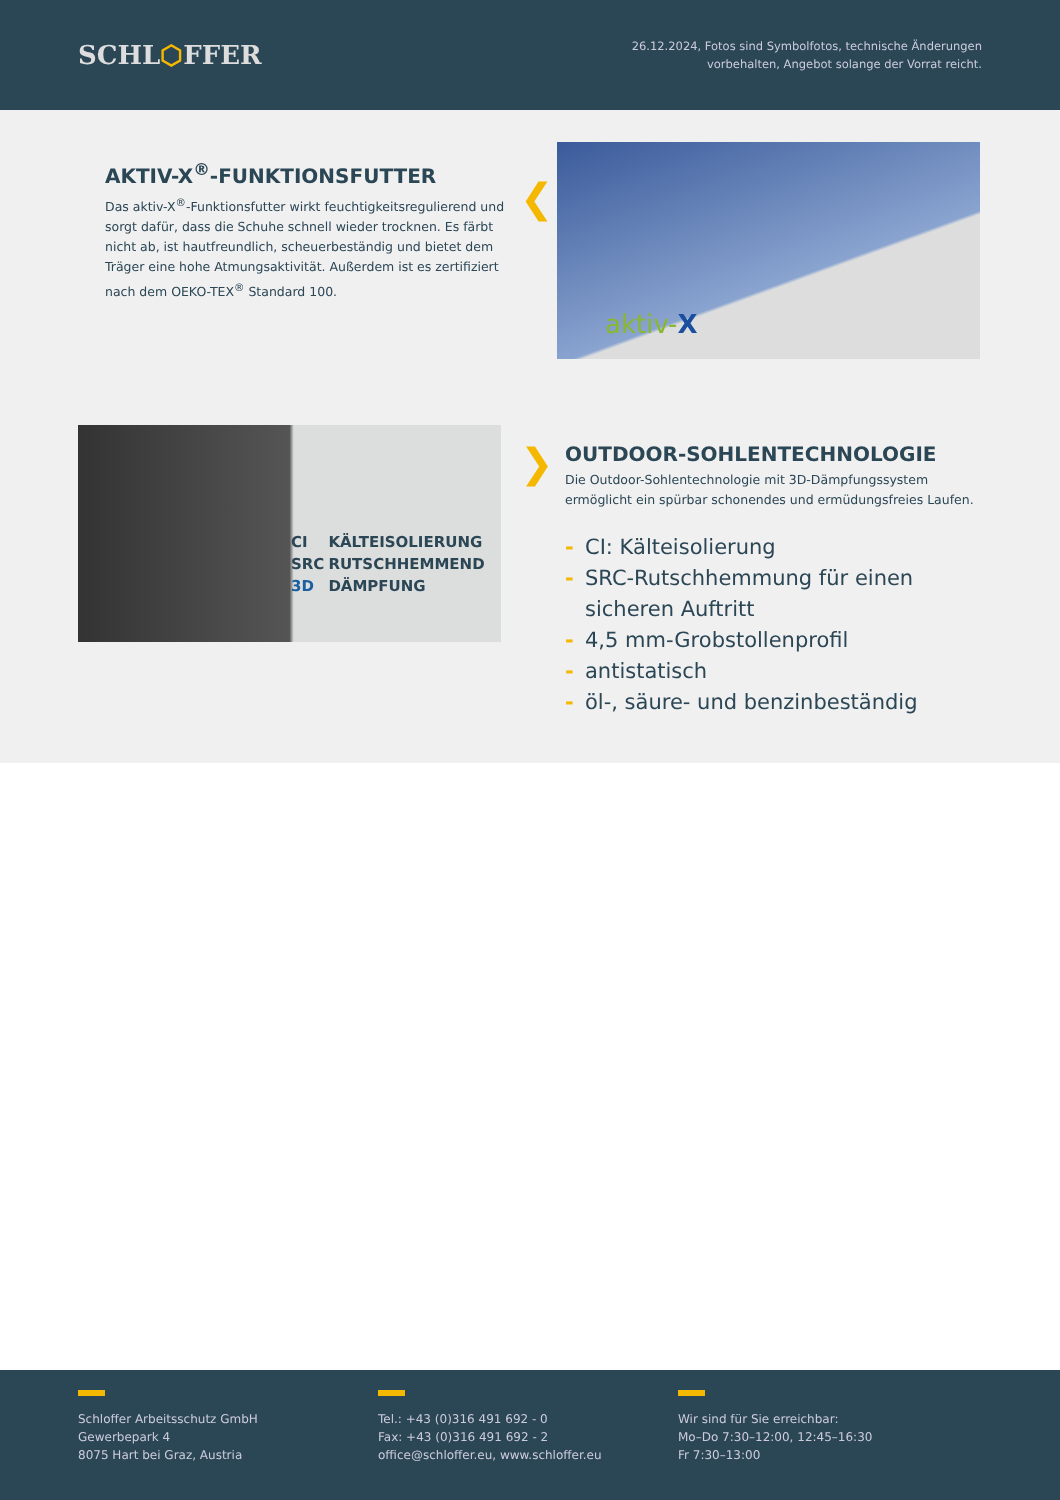SCHL⬡FFER
26.12.2024, Fotos sind Symbolfotos, technische Änderungen
vorbehalten, Angebot solange der Vorrat reicht.
AKTIV-X<sup>®</sup>-FUNKTIONSFUTTER
Das aktiv-X<sup>®</sup>-Funktionsfutter wirkt feuchtigkeitsregulierend und sorgt dafür, dass die Schuhe schnell wieder trocknen. Es färbt nicht ab, ist hautfreundlich, scheuerbeständig und bietet dem Träger eine hohe Atmungsaktivität. Außerdem ist es zertifiziert nach dem OEKO-TEX<sup>®</sup> Standard 100.
❮
aktiv-X
| CI | KÄLTEISOLIERUNG |
| SRC | RUTSCHHEMMEND |
| 3D | DÄMPFUNG |
❯
OUTDOOR-SOHLENTECHNOLOGIE
Die Outdoor-Sohlentechnologie mit 3D-Dämpfungssystem ermöglicht ein spürbar schonendes und ermüdungsfreies Laufen.
- CI: Kälteisolierung
- SRC-Rutschhemmung für einen sicheren Auftritt
- 4,5 mm-Grobstollenprofil
- antistatisch
- öl-, säure- und benzinbeständig
Schloffer Arbeitsschutz GmbH
Gewerbepark 4
8075 Hart bei Graz, Austria
Tel.: +43 (0)316 491 692 - 0
Fax: +43 (0)316 491 692 - 2
office@schloffer.eu, www.schloffer.eu
Wir sind für Sie erreichbar:
Mo–Do 7:30–12:00, 12:45–16:30
Fr 7:30–13:00